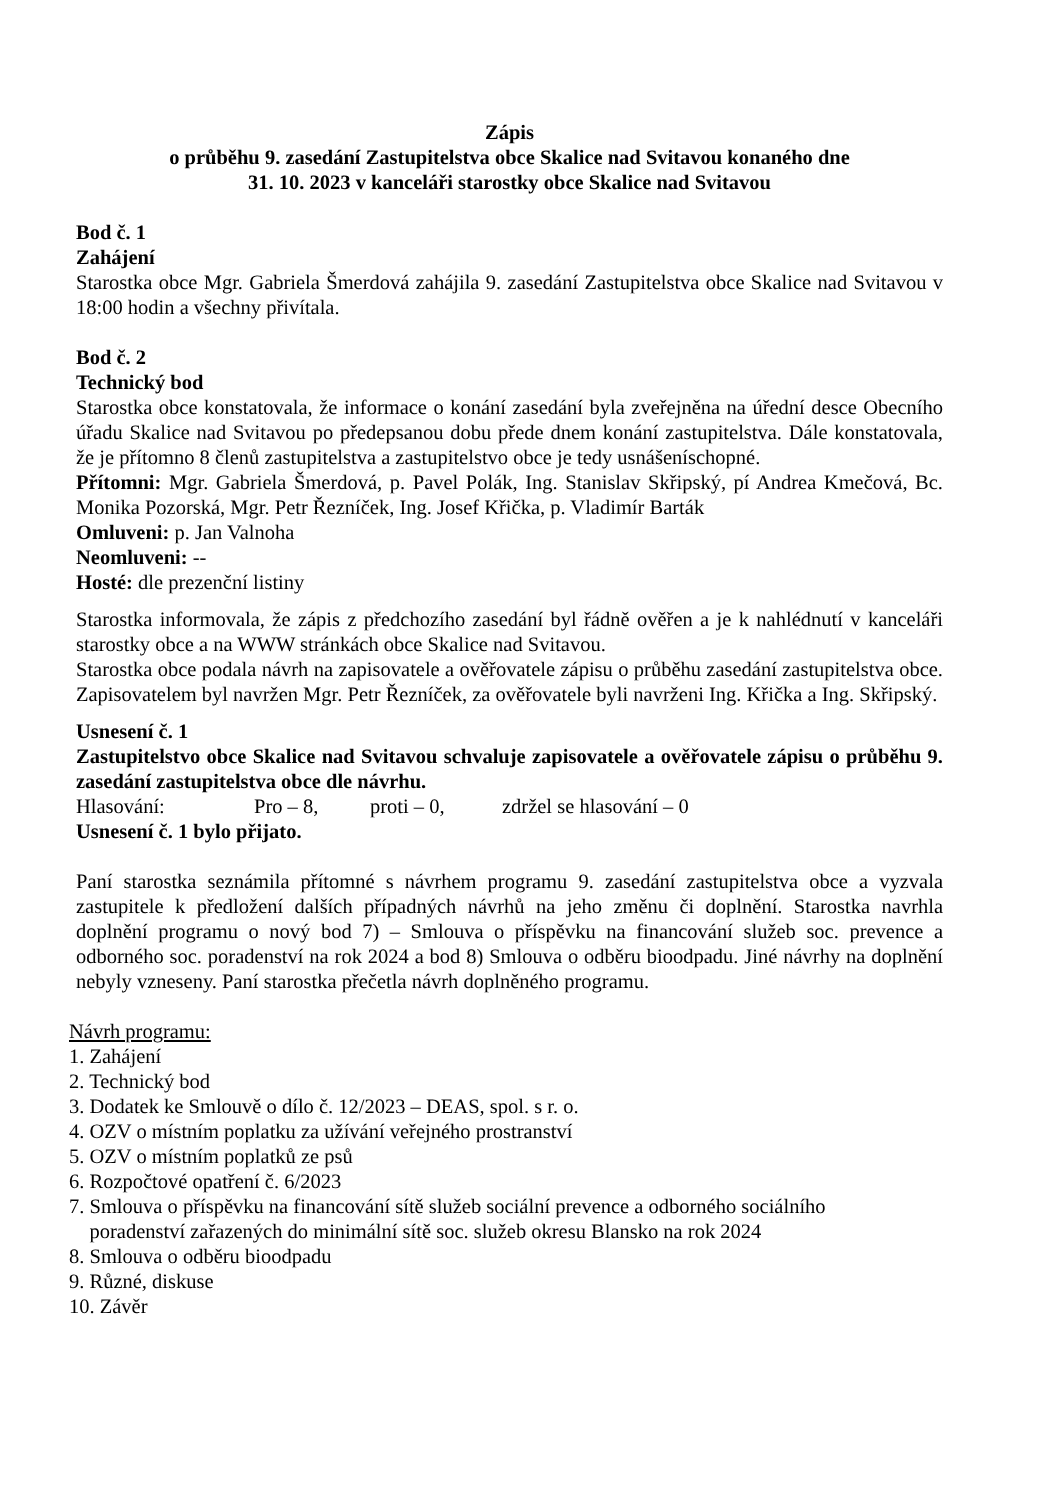Zápis
o průběhu 9. zasedání Zastupitelstva obce Skalice nad Svitavou konaného dne
31. 10. 2023 v kanceláři starostky obce Skalice nad Svitavou
Bod č. 1
Zahájení
Starostka obce Mgr. Gabriela Šmerdová zahájila 9. zasedání Zastupitelstva obce Skalice nad Svitavou v 18:00 hodin a všechny přivítala.
Bod č. 2
Technický bod
Starostka obce konstatovala, že informace o konání zasedání byla zveřejněna na úřední desce Obecního úřadu Skalice nad Svitavou po předepsanou dobu přede dnem konání zastupitelstva. Dále konstatovala, že je přítomno 8 členů zastupitelstva a zastupitelstvo obce je tedy usnášeníschopné.
Přítomni: Mgr. Gabriela Šmerdová, p. Pavel Polák, Ing. Stanislav Skřipský, pí Andrea Kmečová, Bc. Monika Pozorská, Mgr. Petr Řezníček, Ing. Josef Křička, p. Vladimír Barták
Omluveni: p. Jan Valnoha
Neomluveni: --
Hosté: dle prezenční listiny
Starostka informovala, že zápis z předchozího zasedání byl řádně ověřen a je k nahlédnutí v kanceláři starostky obce a na WWW stránkách obce Skalice nad Svitavou.
Starostka obce podala návrh na zapisovatele a ověřovatele zápisu o průběhu zasedání zastupitelstva obce. Zapisovatelem byl navržen Mgr. Petr Řezníček, za ověřovatele byli navrženi Ing. Křička a Ing. Skřipský.
Usnesení č. 1
Zastupitelstvo obce Skalice nad Svitavou schvaluje zapisovatele a ověřovatele zápisu o průběhu 9. zasedání zastupitelstva obce dle návrhu.
Hlasování: Pro – 8, proti – 0, zdržel se hlasování – 0
Usnesení č. 1 bylo přijato.
Paní starostka seznámila přítomné s návrhem programu 9. zasedání zastupitelstva obce a vyzvala zastupitele k předložení dalších případných návrhů na jeho změnu či doplnění. Starostka navrhla doplnění programu o nový bod 7) – Smlouva o příspěvku na financování služeb soc. prevence a odborného soc. poradenství na rok 2024 a bod 8) Smlouva o odběru bioodpadu. Jiné návrhy na doplnění nebyly vzneseny. Paní starostka přečetla návrh doplněného programu.
Návrh programu:
1. Zahájení
2. Technický bod
3. Dodatek ke Smlouvě o dílo č. 12/2023 – DEAS, spol. s r. o.
4. OZV o místním poplatku za užívání veřejného prostranství
5. OZV o místním poplatků ze psů
6. Rozpočtové opatření č. 6/2023
7. Smlouva o příspěvku na financování sítě služeb sociální prevence a odborného sociálního
poradenství zařazených do minimální sítě soc. služeb okresu Blansko na rok 2024
8. Smlouva o odběru bioodpadu
9. Různé, diskuse
10. Závěr